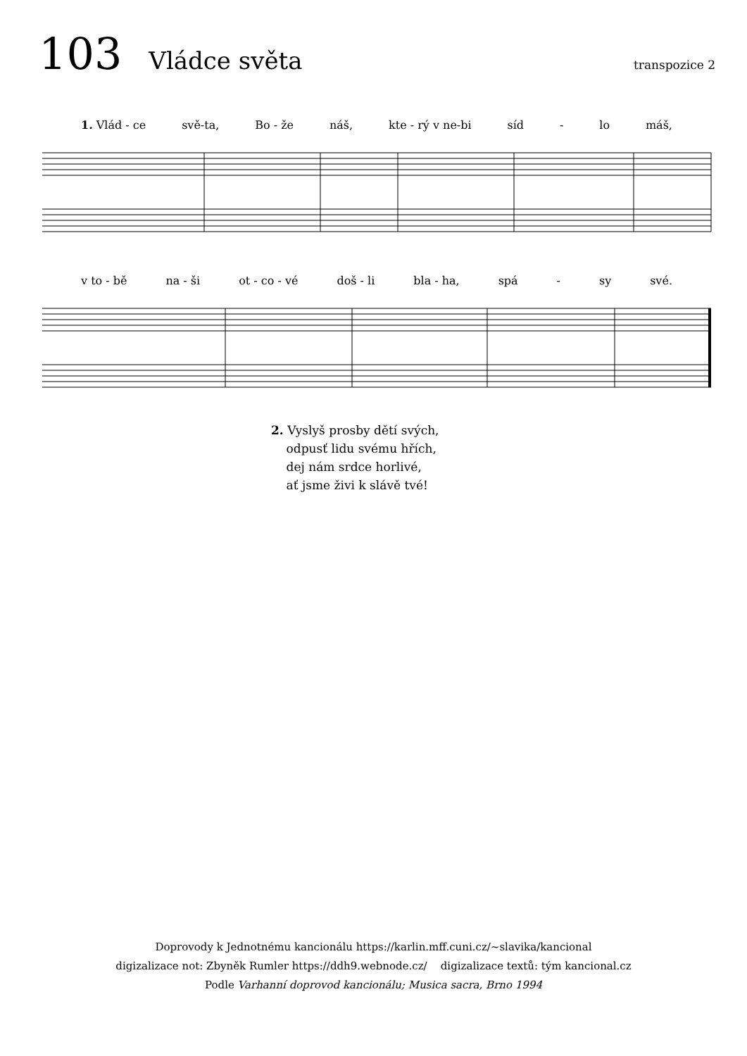103 Vládce světa transpozice 2
1. Vlád - ce svě-ta, Bo - že náš, kte - rý v ne-bi síd - lo máš,
v to - bě na - ši ot - co - vé doš - li bla - ha, spá - sy své.
2. Vyslyš prosby dětí svých,
odpusť lidu svému hřích,
dej nám srdce horlivé,
ať jsme živi k slávě tvé!
Doprovody k Jednotnému kancionálu https://karlin.mff.cuni.cz/~slavika/kancional
digizalizace not: Zbyněk Rumler https://ddh9.webnode.cz/ digizalizace textů: tým kancional.cz
Podle Varhanní doprovod kancionálu; Musica sacra, Brno 1994